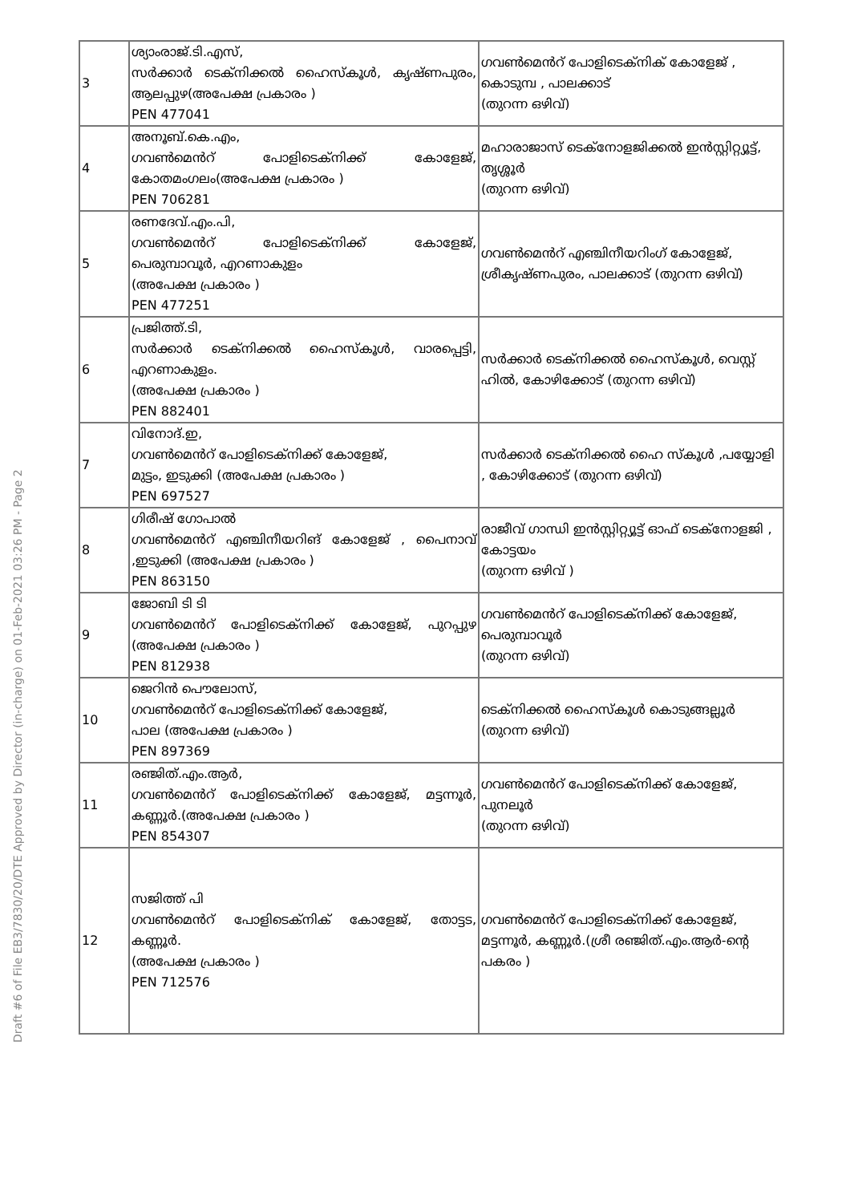Draft #6 of File EB3/7830/20/DTE Approved by Director (in-charge) on 01-Feb-2021 03:26 PM - Page 2
| 3 | ശ്യാംരാജ്.ടി.എസ്, സർക്കാർ ടെക്നിക്കൽ ഹൈസ്കൂൾ, കൃഷ്ണപുരം, ആലപ്പുഴ(അപേക്ഷ പ്രകാരം ) PEN 477041 | ഗവൺമെൻറ് പോളിടെക്നിക് കോളേജ് , കൊടുമ്പ , പാലക്കാട് (തുറന്ന ഒഴിവ്) |
| 4 | അനൂബ്.കെ.എം, ഗവൺമെൻറ് പോളിടെക്നിക്ക് കോളേജ്, കോതമംഗലം(അപേക്ഷ പ്രകാരം ) PEN 706281 | മഹാരാജാസ് ടെക്നോളജിക്കൽ ഇൻസ്റ്റിറ്റ്യൂട്ട്, തൃശ്ശൂർ (തുറന്ന ഒഴിവ്) |
| 5 | രണദേവ്.എം.പി, ഗവൺമെൻറ് പോളിടെക്നിക്ക് കോളേജ്, പെരുമ്പാവൂർ, എറണാകുളം (അപേക്ഷ പ്രകാരം ) PEN 477251 | ഗവൺമെൻറ് എഞ്ചിനീയറിംഗ് കോളേജ്, ശ്രീകൃഷ്ണപുരം, പാലക്കാട് (തുറന്ന ഒഴിവ്) |
| 6 | പ്രജിത്ത്.ടി, സർക്കാർ ടെക്നിക്കൽ ഹൈസ്കൂൾ, വാരപ്പെട്ടി, എറണാകുളം. (അപേക്ഷ പ്രകാരം ) PEN 882401 | സർക്കാർ ടെക്നിക്കൽ ഹൈസ്കൂൾ, വെസ്റ്റ് ഹിൽ, കോഴിക്കോട് (തുറന്ന ഒഴിവ്) |
| 7 | വിനോദ്.ഇ, ഗവൺമെൻറ് പോളിടെക്നിക്ക് കോളേജ്, മുട്ടം, ഇടുക്കി (അപേക്ഷ പ്രകാരം ) PEN 697527 | സർക്കാർ ടെക്നിക്കൽ ഹൈ സ്കൂൾ ,പയ്യോളി , കോഴിക്കോട് (തുറന്ന ഒഴിവ്) |
| 8 | ഗിരീഷ് ഗോപാൽ ഗവൺമെൻറ് എഞ്ചിനീയറിങ് കോളേജ് , പൈനാവ് ,ഇടുക്കി (അപേക്ഷ പ്രകാരം ) PEN 863150 | രാജീവ് ഗാന്ധി ഇൻസ്റ്റിറ്റ്യൂട്ട് ഓഫ് ടെക്നോളജി , കോട്ടയം (തുറന്ന ഒഴിവ് ) |
| 9 | ജോബി ടി ടി ഗവൺമെൻറ് പോളിടെക്നിക്ക് കോളേജ്, പുറപ്പുഴ (അപേക്ഷ പ്രകാരം ) PEN 812938 | ഗവൺമെൻറ് പോളിടെക്നിക്ക് കോളേജ്, പെരുമ്പാവൂർ (തുറന്ന ഒഴിവ്) |
| 10 | ജെറിൻ പൌലോസ്, ഗവൺമെൻറ് പോളിടെക്നിക്ക് കോളേജ്, പാല (അപേക്ഷ പ്രകാരം ) PEN 897369 | ടെക്നിക്കൽ ഹൈസ്കൂൾ കൊടുങ്ങല്ലൂർ (തുറന്ന ഒഴിവ്) |
| 11 | രഞ്ജിത്.എം.ആർ, ഗവൺമെൻറ് പോളിടെക്നിക്ക് കോളേജ്, മട്ടന്നൂർ, കണ്ണൂർ.(അപേക്ഷ പ്രകാരം ) PEN 854307 | ഗവൺമെൻറ് പോളിടെക്നിക്ക് കോളേജ്, പുനലൂർ (തുറന്ന ഒഴിവ്) |
| 12 | സജിത്ത് പി ഗവൺമെൻറ് പോളിടെക്നിക് കോളേജ്, തോട്ടട, കണ്ണൂർ. (അപേക്ഷ പ്രകാരം ) PEN 712576 | ഗവൺമെൻറ് പോളിടെക്നിക്ക് കോളേജ്, മട്ടന്നൂർ, കണ്ണൂർ.(ശ്രീ രഞ്ജിത്.എം.ആർ-ന്റെ പകരം ) |